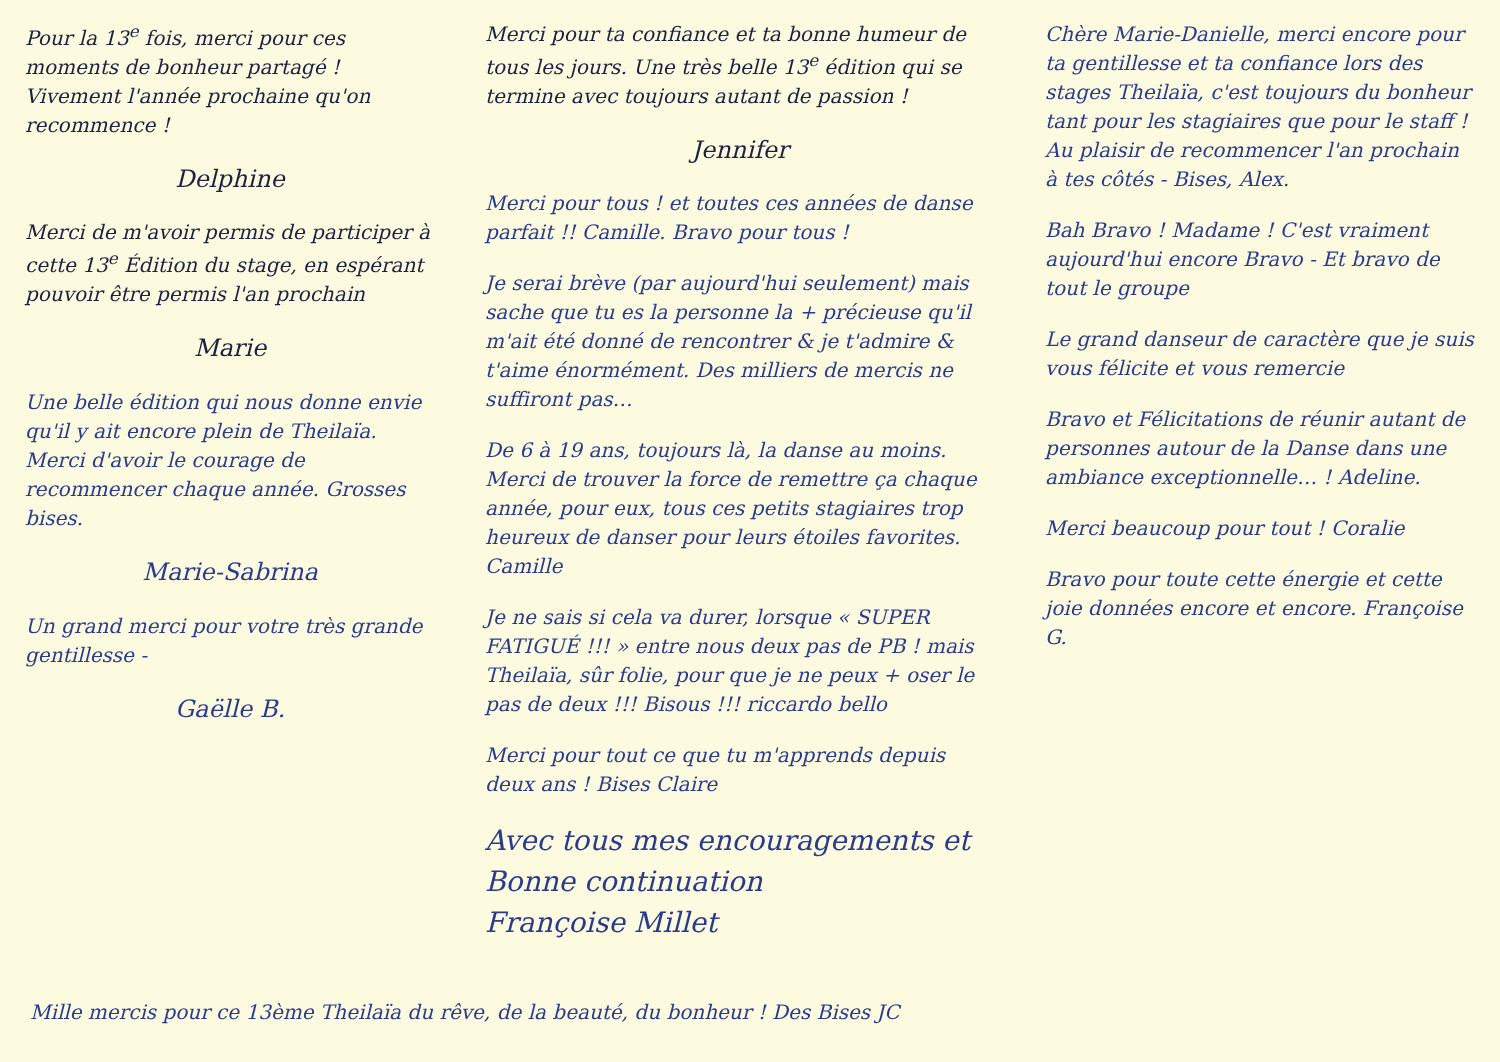Pour la 13<sup>e</sup> fois, merci pour ces moments de bonheur partagé ! Vivement l'année prochaine qu'on recommence !
Delphine
Merci de m'avoir permis de participer à cette 13<sup>e</sup> Édition du stage, en espérant pouvoir être permis l'an prochain
Marie
Une belle édition qui nous donne envie qu'il y ait encore plein de Theilaïa. Merci d'avoir le courage de recommencer chaque année. Grosses bises.
Marie-Sabrina
Un grand merci pour votre très grande gentillesse -
Gaëlle B.
Merci pour ta confiance et ta bonne humeur de tous les jours. Une très belle 13<sup>e</sup> édition qui se termine avec toujours autant de passion !
Jennifer
Merci pour tous ! et toutes ces années de danse parfait !! Camille. Bravo pour tous !
Je serai brève (par aujourd'hui seulement) mais sache que tu es la personne la + précieuse qu'il m'ait été donné de rencontrer & je t'admire & t'aime énormément. Des milliers de mercis ne suffiront pas…
De 6 à 19 ans, toujours là, la danse au moins. Merci de trouver la force de remettre ça chaque année, pour eux, tous ces petits stagiaires trop heureux de danser pour leurs étoiles favorites. Camille
Je ne sais si cela va durer, lorsque « SUPER FATIGUÉ !!! » entre nous deux pas de PB ! mais Theilaïa, sûr folie, pour que je ne peux + oser le pas de deux !!! Bisous !!! riccardo bello
Merci pour tout ce que tu m'apprends depuis deux ans ! Bises Claire
Avec tous mes encouragements et Bonne continuation
Françoise Millet
Chère Marie-Danielle, merci encore pour ta gentillesse et ta confiance lors des stages Theilaïa, c'est toujours du bonheur tant pour les stagiaires que pour le staff ! Au plaisir de recommencer l'an prochain à tes côtés - Bises, Alex.
Bah Bravo ! Madame ! C'est vraiment aujourd'hui encore Bravo - Et bravo de tout le groupe
Le grand danseur de caractère que je suis vous félicite et vous remercie
Bravo et Félicitations de réunir autant de personnes autour de la Danse dans une ambiance exceptionnelle… ! Adeline.
Merci beaucoup pour tout ! Coralie
Bravo pour toute cette énergie et cette joie données encore et encore. Françoise G.
Mille mercis pour ce 13ème Theilaïa du rêve, de la beauté, du bonheur ! Des Bises JC